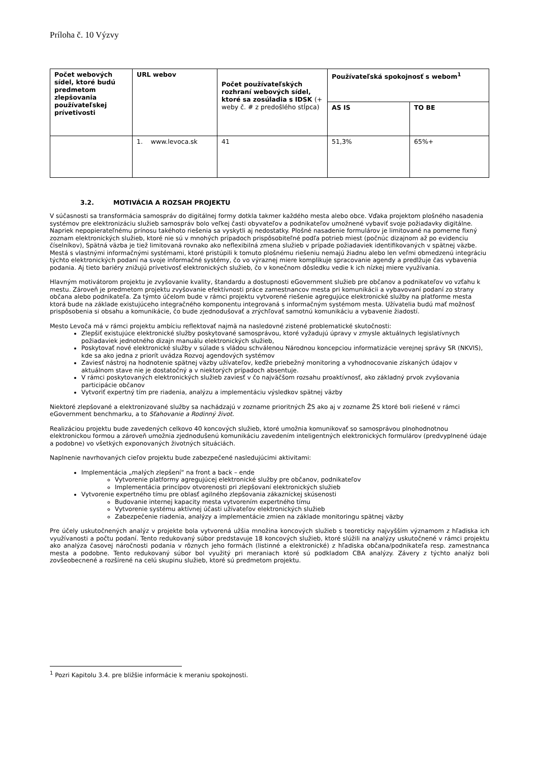Príloha č. 10 Výzvy
| Počet webových sídel, ktoré budú predmetom zlepšovania používateľskej prívetivosti | URL webov | Počet používateľských rozhraní webových sídel, ktoré sa zosúladia s IDSK (+ weby č. # z predošlého stĺpca) | Používateľská spokojnosť s webom<sup>1</sup> | |
| --- | --- | --- | --- | --- |
| | | | AS IS | TO BE |
| | 1. www.levoca.sk | 41 | 51,3% | 65%+ |
3.2. MOTIVÁCIA A ROZSAH PROJEKTU
V súčasnosti sa transformácia samospráv do digitálnej formy dotkla takmer každého mesta alebo obce. Vďaka projektom plošného nasadenia systémov pre elektronizáciu služieb samospráv bolo veľkej časti obyvateľov a podnikateľov umožnené vybaviť svoje požiadavky digitálne. Napriek nepopierateľnému prínosu takéhoto riešenia sa vyskytli aj nedostatky. Plošné nasadenie formulárov je limitované na pomerne fixný zoznam elektronických služieb, ktoré nie sú v mnohých prípadoch prispôsobiteľné podľa potrieb miest (počnúc dizajnom až po evidenciu číselníkov), Spätná väzba je tiež limitovaná rovnako ako neflexibilná zmena služieb v prípade požiadaviek identifikovaných v spätnej väzbe. Mestá s vlastnými informačnými systémami, ktoré pristúpili k tomuto plošnému riešeniu nemajú žiadnu alebo len veľmi obmedzenú integráciu týchto elektronických podaní na svoje informačné systémy, čo vo výraznej miere komplikuje spracovanie agendy a predlžuje čas vybavenia podania. Aj tieto bariéry znižujú prívetivosť elektronických služieb, čo v konečnom dôsledku vedie k ich nízkej miere využívania.
Hlavným motivátorom projektu je zvyšovanie kvality, štandardu a dostupnosti eGovernment služieb pre občanov a podnikateľov vo vzťahu k mestu. Zároveň je predmetom projektu zvyšovanie efektívnosti práce zamestnancov mesta pri komunikácii a vybavovaní podaní zo strany občana alebo podnikateľa. Za týmto účelom bude v rámci projektu vytvorené riešenie agregujúce elektronické služby na platforme mesta ktorá bude na základe existujúceho integračného komponentu integrovaná s informačným systémom mesta. Užívatelia budú mať možnosť prispôsobenia si obsahu a komunikácie, čo bude zjednodušovať a zrýchľovať samotnú komunikáciu a vybavenie žiadostí.
Mesto Levoča má v rámci projektu ambíciu reflektovať najmä na nasledovné zistené problematické skutočnosti:
Zlepšiť existujúce elektronické služby poskytované samosprávou, ktoré vyžadujú úpravy v zmysle aktuálnych legislatívnych požiadaviek jednotného dizajn manuálu elektronických služieb,
Poskytovať nové elektronické služby v súlade s vládou schválenou Národnou koncepciou informatizácie verejnej správy SR (NKVIS), kde sa ako jedna z priorít uvádza Rozvoj agendových systémov
Zaviesť nástroj na hodnotenie spätnej väzby užívateľov, keďže priebežný monitoring a vyhodnocovanie získaných údajov v aktuálnom stave nie je dostatočný a v niektorých prípadoch absentuje.
V rámci poskytovaných elektronických služieb zaviesť v čo najväčšom rozsahu proaktívnosť, ako základný prvok zvyšovania participácie občanov
Vytvoriť expertný tím pre riadenia, analýzu a implementáciu výsledkov spätnej väzby
Niektoré zlepšované a elektronizované služby sa nachádzajú v zozname prioritných ŽS ako aj v zozname ŽS ktoré boli riešené v rámci eGovernment benchmarku, a to Sťahovanie a Rodinný život.
Realizáciou projektu bude zavedených celkovo 40 koncových služieb, ktoré umožnia komunikovať so samosprávou plnohodnotnou elektronickou formou a zároveň umožnia zjednodušenú komunikáciu zavedením inteligentných elektronických formulárov (predvyplnené údaje a podobne) vo všetkých exponovaných životných situáciách.
Naplnenie navrhovaných cieľov projektu bude zabezpečené nasledujúcimi aktivitami:
Implementácia „malých zlepšení“ na front a back – ende
Vytvorenie platformy agregujúcej elektronické služby pre občanov, podnikateľov
Implementácia princípov otvorenosti pri zlepšovaní elektronických služieb
Vytvorenie expertného tímu pre oblasť agilného zlepšovania zákazníckej skúsenosti
Budovanie internej kapacity mesta vytvorením expertného tímu
Vytvorenie systému aktívnej účasti užívateľov elektronických služieb
Zabezpečenie riadenia, analýzy a implementácie zmien na základe monitoringu spätnej väzby
Pre účely uskutočnených analýz v projekte bola vytvorená užšia množina koncových služieb s teoreticky najvyšším významom z hľadiska ich využívanosti a počtu podaní. Tento redukovaný súbor predstavuje 18 koncových služieb, ktoré slúžili na analýzy uskutočnené v rámci projektu ako analýza časovej náročnosti podania v rôznych jeho formách (listinné a elektronické) z hľadiska občana/podnikateľa resp. zamestnanca mesta a podobne. Tento redukovaný súbor bol využitý pri meraniach ktoré sú podkladom CBA analýzy. Závery z týchto analýz boli zovšeobecnené a rozšírené na celú skupinu služieb, ktoré sú predmetom projektu.
<sup>1</sup> Pozri Kapitolu 3.4. pre bližšie informácie k meraniu spokojnosti.